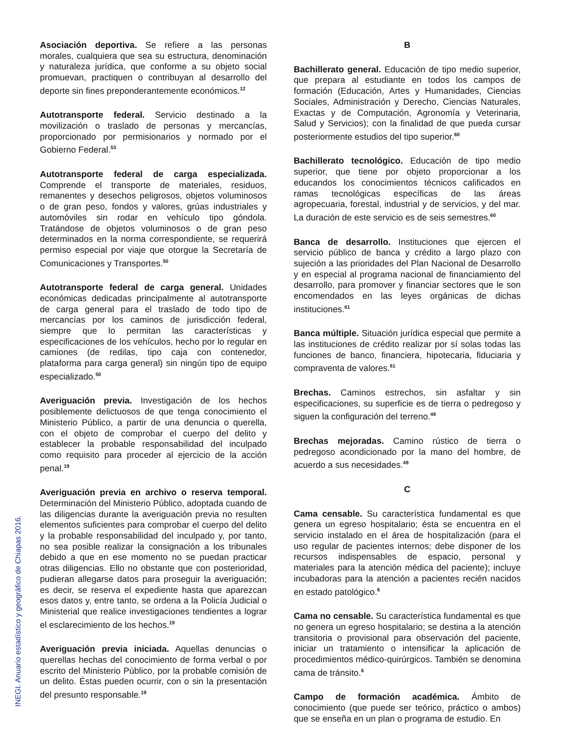Asociación deportiva. Se refiere a las personas morales, cualquiera que sea su estructura, denominación y naturaleza jurídica, que conforme a su objeto social promuevan, practiquen o contribuyan al desarrollo del deporte sin fines preponderantemente económicos.<sup>12</sup>
Autotransporte federal. Servicio destinado a la movilización o traslado de personas y mercancías, proporcionado por permisionarios y normado por el Gobierno Federal.<sup>53</sup>
Autotransporte federal de carga especializada. Comprende el transporte de materiales, residuos, remanentes y desechos peligrosos, objetos voluminosos o de gran peso, fondos y valores, grúas industriales y automóviles sin rodar en vehículo tipo góndola. Tratándose de objetos voluminosos o de gran peso determinados en la norma correspondiente, se requerirá permiso especial por viaje que otorgue la Secretaría de Comunicaciones y Transportes.<sup>50</sup>
Autotransporte federal de carga general. Unidades económicas dedicadas principalmente al autotransporte de carga general para el traslado de todo tipo de mercancías por los caminos de jurisdicción federal, siempre que lo permitan las características y especificaciones de los vehículos, hecho por lo regular en camiones (de redilas, tipo caja con contenedor, plataforma para carga general) sin ningún tipo de equipo especializado.<sup>50</sup>
Averiguación previa. Investigación de los hechos posiblemente delictuosos de que tenga conocimiento el Ministerio Público, a partir de una denuncia o querella, con el objeto de comprobar el cuerpo del delito y establecer la probable responsabilidad del inculpado como requisito para proceder al ejercicio de la acción penal.<sup>19</sup>
Averiguación previa en archivo o reserva temporal. Determinación del Ministerio Público, adoptada cuando de las diligencias durante la averiguación previa no resulten elementos suficientes para comprobar el cuerpo del delito y la probable responsabilidad del inculpado y, por tanto, no sea posible realizar la consignación a los tribunales debido a que en ese momento no se puedan practicar otras diligencias. Ello no obstante que con posterioridad, pudieran allegarse datos para proseguir la averiguación; es decir, se reserva el expediente hasta que aparezcan esos datos y, entre tanto, se ordena a la Policía Judicial o Ministerial que realice investigaciones tendientes a lograr el esclarecimiento de los hechos.<sup>19</sup>
Averiguación previa iniciada. Aquellas denuncias o querellas hechas del conocimiento de forma verbal o por escrito del Ministerio Público, por la probable comisión de un delito. Éstas pueden ocurrir, con o sin la presentación del presunto responsable.<sup>19</sup>
B
Bachillerato general. Educación de tipo medio superior, que prepara al estudiante en todos los campos de formación (Educación, Artes y Humanidades, Ciencias Sociales, Administración y Derecho, Ciencias Naturales, Exactas y de Computación, Agronomía y Veterinaria, Salud y Servicios); con la finalidad de que pueda cursar posteriormente estudios del tipo superior.<sup>60</sup>
Bachillerato tecnológico. Educación de tipo medio superior, que tiene por objeto proporcionar a los educandos los conocimientos técnicos calificados en ramas tecnológicas específicas de las áreas agropecuaria, forestal, industrial y de servicios, y del mar. La duración de este servicio es de seis semestres.<sup>60</sup>
Banca de desarrollo. Instituciones que ejercen el servicio público de banca y crédito a largo plazo con sujeción a las prioridades del Plan Nacional de Desarrollo y en especial al programa nacional de financiamiento del desarrollo, para promover y financiar sectores que le son encomendados en las leyes orgánicas de dichas instituciones.<sup>61</sup>
Banca múltiple. Situación jurídica especial que permite a las instituciones de crédito realizar por sí solas todas las funciones de banco, financiera, hipotecaria, fiduciaria y compraventa de valores.<sup>61</sup>
Brechas. Caminos estrechos, sin asfaltar y sin especificaciones, su superficie es de tierra o pedregoso y siguen la configuración del terreno.<sup>49</sup>
Brechas mejoradas. Camino rústico de tierra o pedregoso acondicionado por la mano del hombre, de acuerdo a sus necesidades.<sup>49</sup>
C
Cama censable. Su característica fundamental es que genera un egreso hospitalario; ésta se encuentra en el servicio instalado en el área de hospitalización (para el uso regular de pacientes internos; debe disponer de los recursos indispensables de espacio, personal y materiales para la atención médica del paciente); incluye incubadoras para la atención a pacientes recién nacidos en estado patológico.<sup>6</sup>
Cama no censable. Su característica fundamental es que no genera un egreso hospitalario; se destina a la atención transitoria o provisional para observación del paciente, iniciar un tratamiento o intensificar la aplicación de procedimientos médico-quirúrgicos. También se denomina cama de tránsito.<sup>6</sup>
Campo de formación académica. Ámbito de conocimiento (que puede ser teórico, práctico o ambos) que se enseña en un plan o programa de estudio. En
INEGI. Anuario estadístico y geográfico de Chiapas 2016.